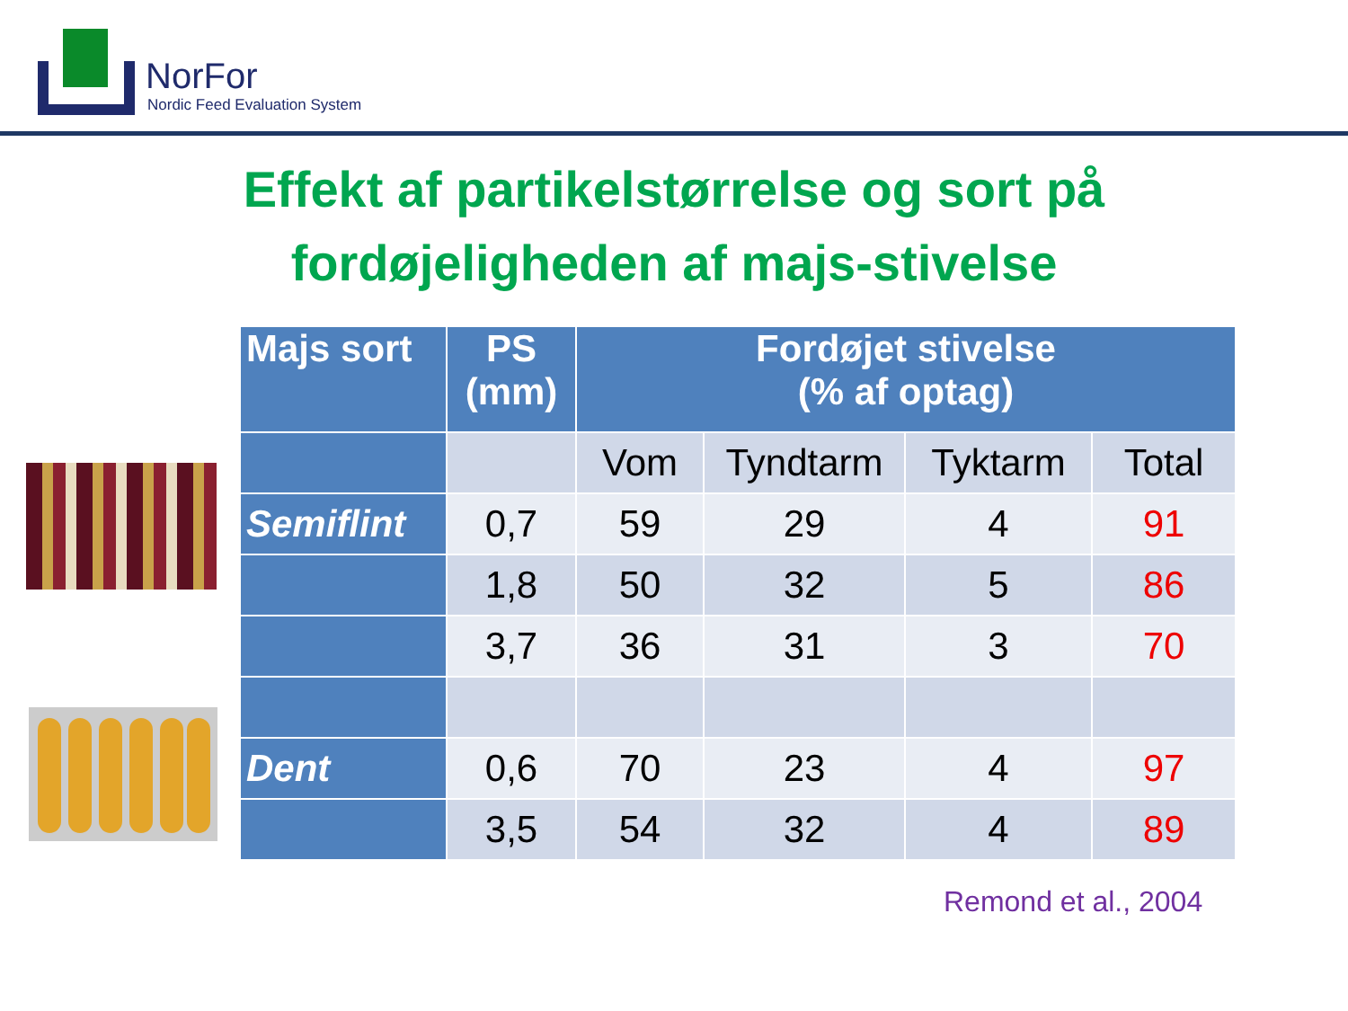NorFor
Nordic Feed Evaluation System
Effekt af partikelstørrelse og sort på
fordøjeligheden af majs-stivelse
| Majs sort | PS (mm) | Fordøjet stivelse (% af optag) | | | |
| --- | --- | --- | --- | --- | --- |
| | | Vom | Tyndtarm | Tyktarm | Total |
| Semiflint | 0,7 | 59 | 29 | 4 | 91 |
| | 1,8 | 50 | 32 | 5 | 86 |
| | 3,7 | 36 | 31 | 3 | 70 |
| Dent | 0,6 | 70 | 23 | 4 | 97 |
| | 3,5 | 54 | 32 | 4 | 89 |
Remond et al., 2004